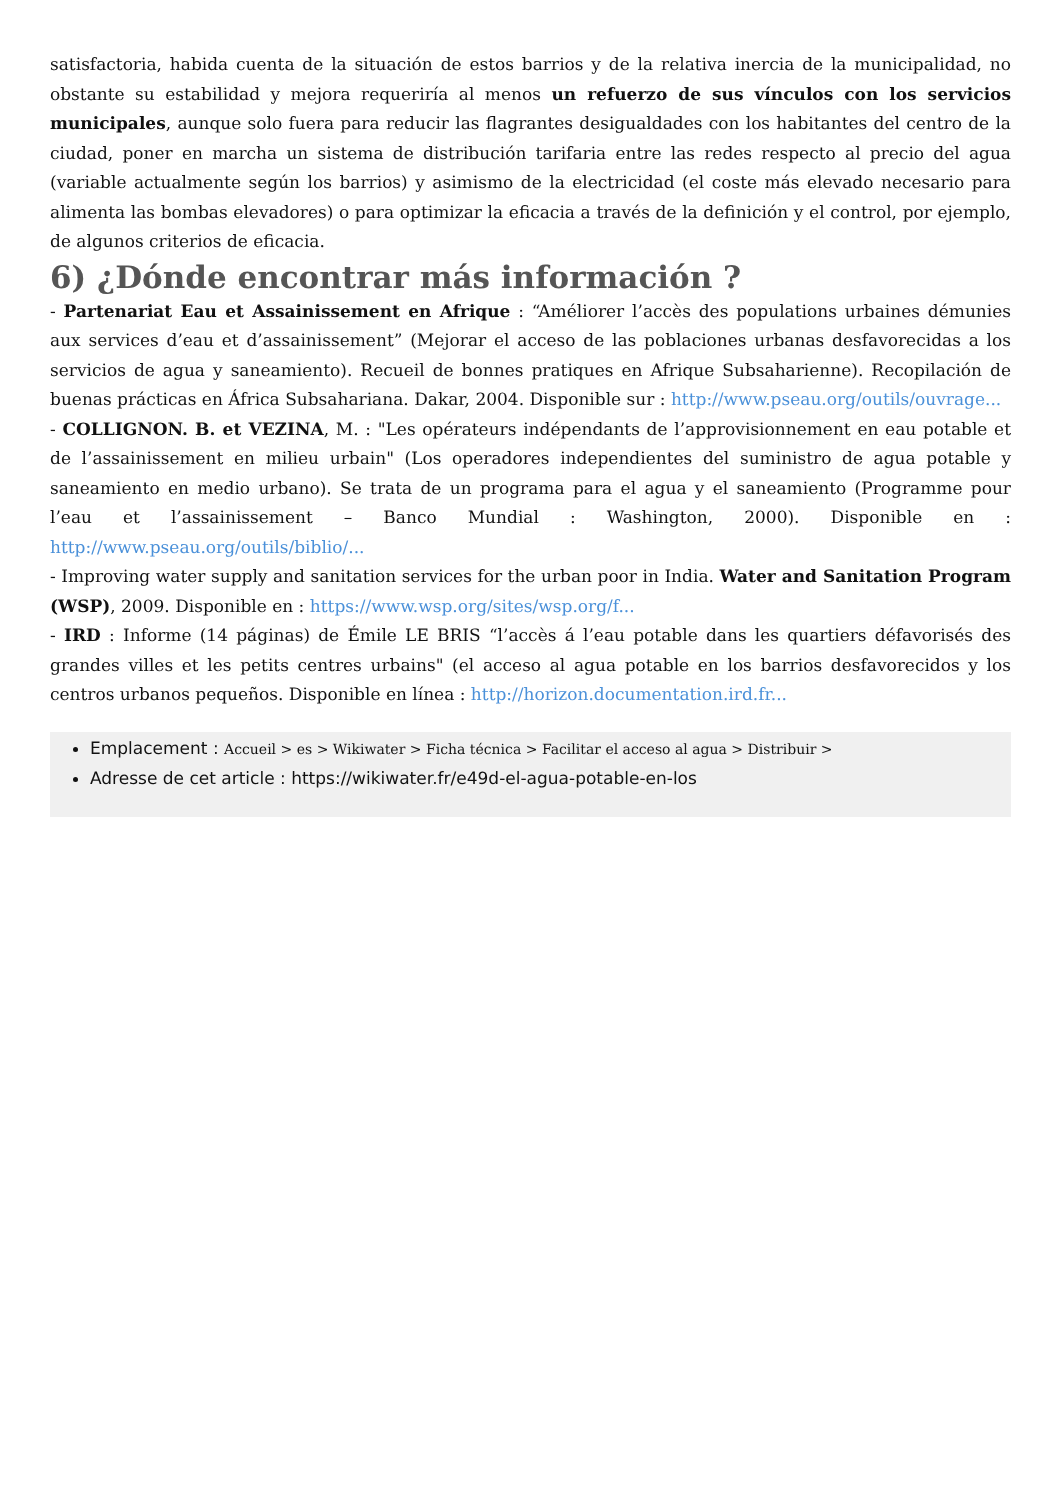satisfactoria, habida cuenta de la situación de estos barrios y de la relativa inercia de la municipalidad, no obstante su estabilidad y mejora requeriría al menos un refuerzo de sus vínculos con los servicios municipales, aunque solo fuera para reducir las flagrantes desigualdades con los habitantes del centro de la ciudad, poner en marcha un sistema de distribución tarifaria entre las redes respecto al precio del agua (variable actualmente según los barrios) y asimismo de la electricidad (el coste más elevado necesario para alimenta las bombas elevadores) o para optimizar la eficacia a través de la definición y el control, por ejemplo, de algunos criterios de eficacia.
6) ¿Dónde encontrar más información ?
- Partenariat Eau et Assainissement en Afrique : “Améliorer l’accès des populations urbaines démunies aux services d’eau et d’assainissement” (Mejorar el acceso de las poblaciones urbanas desfavorecidas a los servicios de agua y saneamiento). Recueil de bonnes pratiques en Afrique Subsaharienne). Recopilación de buenas prácticas en África Subsahariana. Dakar, 2004. Disponible sur : http://www.pseau.org/outils/ouvrage...
- COLLIGNON. B. et VEZINA, M. : "Les opérateurs indépendants de l’approvisionnement en eau potable et de l’assainissement en milieu urbain" (Los operadores independientes del suministro de agua potable y saneamiento en medio urbano). Se trata de un programa para el agua y el saneamiento (Programme pour l’eau et l’assainissement – Banco Mundial : Washington, 2000). Disponible en : http://www.pseau.org/outils/biblio/...
- Improving water supply and sanitation services for the urban poor in India. Water and Sanitation Program (WSP), 2009. Disponible en : https://www.wsp.org/sites/wsp.org/f...
- IRD : Informe (14 páginas) de Émile LE BRIS “l’accès á l’eau potable dans les quartiers défavorisés des grandes villes et les petits centres urbains" (el acceso al agua potable en los barrios desfavorecidos y los centros urbanos pequeños. Disponible en línea : http://horizon.documentation.ird.fr...
Emplacement : Accueil > es > Wikiwater > Ficha técnica > Facilitar el acceso al agua > Distribuir >
Adresse de cet article : https://wikiwater.fr/e49d-el-agua-potable-en-los